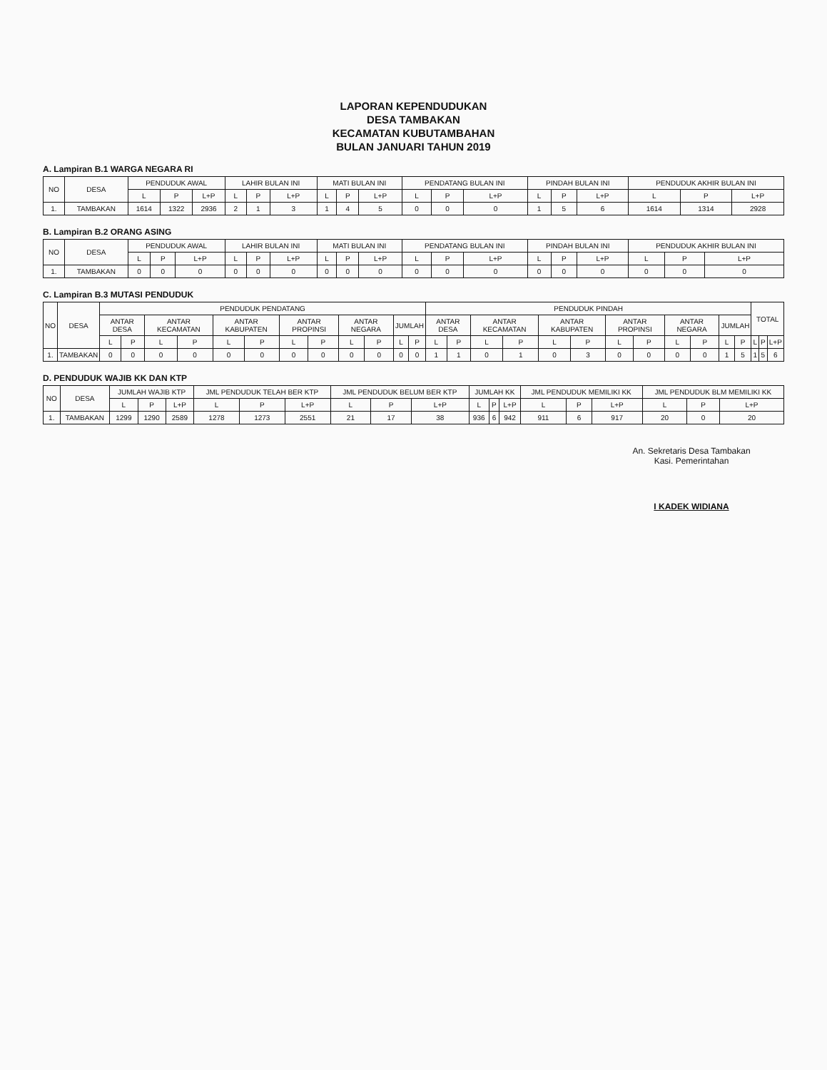LAPORAN KEPENDUDUKAN
DESA TAMBAKAN
KECAMATAN KUBUTAMBAHAN
BULAN JANUARI TAHUN 2019
A. Lampiran B.1 WARGA NEGARA RI
| NO | DESA | PENDUDUK AWAL | | | LAHIR BULAN INI | | | MATI BULAN INI | | | PENDATANG BULAN INI | | | PINDAH BULAN INI | | | PENDUDUK AKHIR BULAN INI | | |
| --- | --- | --- | --- | --- | --- | --- | --- | --- | --- | --- | --- | --- | --- | --- | --- | --- | --- | --- | --- |
| | | L | P | L+P | L | P | L+P | L | P | L+P | L | P | L+P | L | P | L+P | L | P | L+P |
| 1. | TAMBAKAN | 1614 | 1322 | 2936 | 2 | 1 | 3 | 1 | 4 | 5 | 0 | 0 | 0 | 1 | 5 | 6 | 1614 | 1314 | 2928 |
B. Lampiran B.2 ORANG ASING
| NO | DESA | PENDUDUK AWAL | | | LAHIR BULAN INI | | | MATI BULAN INI | | | PENDATANG BULAN INI | | | PINDAH BULAN INI | | | PENDUDUK AKHIR BULAN INI | | |
| --- | --- | --- | --- | --- | --- | --- | --- | --- | --- | --- | --- | --- | --- | --- | --- | --- | --- | --- | --- |
| | | L | P | L+P | L | P | L+P | L | P | L+P | L | P | L+P | L | P | L+P | L | P | L+P |
| 1. | TAMBAKAN | 0 | 0 | 0 | 0 | 0 | 0 | 0 | 0 | 0 | 0 | 0 | 0 | 0 | 0 | 0 | 0 | 0 | 0 |
C. Lampiran B.3 MUTASI PENDUDUK
| NO | DESA | PENDUDUK PENDATANG | | | | | | | | | | | | PENDUDUK PINDAH | | | | | | | | | | | | TOTAL | | |
| --- | --- | --- | --- | --- | --- | --- | --- | --- | --- | --- | --- | --- | --- | --- | --- | --- | --- | --- | --- | --- | --- | --- | --- | --- | --- | --- | --- | --- |
| | | ANTAR DESA | | ANTAR KECAMATAN | | ANTAR KABUPATEN | | ANTAR PROPINSI | | ANTAR NEGARA | | JUMLAH | | ANTAR DESA | | ANTAR KECAMATAN | | ANTAR KABUPATEN | | ANTAR PROPINSI | | ANTAR NEGARA | | JUMLAH | | | | |
| | | L | P | L | P | L | P | L | P | L | P | L | P | L | P | L | P | L | P | L | P | L | P | L | P | L | P | L+P |
| 1. | TAMBAKAN | 0 | 0 | 0 | 0 | 0 | 0 | 0 | 0 | 0 | 0 | 0 | 0 | 1 | 1 | 0 | 1 | 0 | 3 | 0 | 0 | 0 | 0 | 1 | 5 | 1 | 5 | 6 |
D. PENDUDUK WAJIB KK DAN KTP
| NO | DESA | JUMLAH WAJIB KTP | | | JML PENDUDUK TELAH BER KTP | | | JML PENDUDUK BELUM BER KTP | | | JUMLAH KK | | | JML PENDUDUK MEMILIKI KK | | | JML PENDUDUK BLM MEMILIKI KK | | |
| --- | --- | --- | --- | --- | --- | --- | --- | --- | --- | --- | --- | --- | --- | --- | --- | --- | --- | --- | --- |
| | | L | P | L+P | L | P | L+P | L | P | L+P | L | P | L+P | L | P | L+P | L | P | L+P |
| 1. | TAMBAKAN | 1299 | 1290 | 2589 | 1278 | 1273 | 2551 | 21 | 17 | 38 | 936 | 6 | 942 | 911 | 6 | 917 | 20 | 0 | 20 |
An. Sekretaris Desa Tambakan
Kasi. Pemerintahan
I KADEK WIDIANA